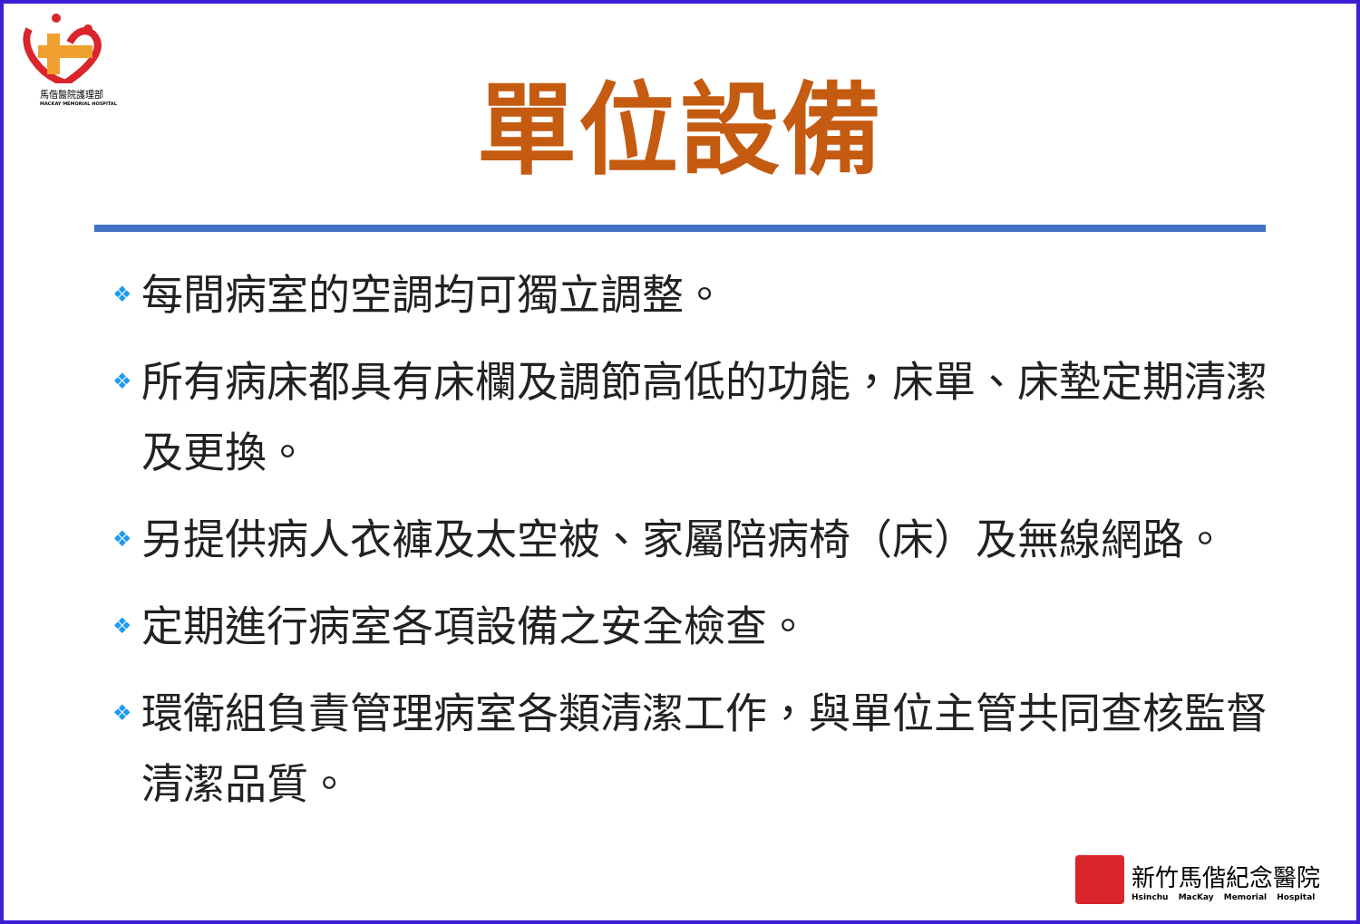馬偕醫院護理部
MACKAY MEMORIAL HOSPITAL
單位設備
❖ 每間病室的空調均可獨立調整。
❖ 所有病床都具有床欄及調節高低的功能，床單、床墊定期清潔及更換。
❖ 另提供病人衣褲及太空被、家屬陪病椅（床）及無線網路。
❖ 定期進行病室各項設備之安全檢查。
❖ 環衛組負責管理病室各類清潔工作，與單位主管共同查核監督清潔品質。
新竹馬偕紀念醫院
Hsinchu MacKay Memorial Hospital